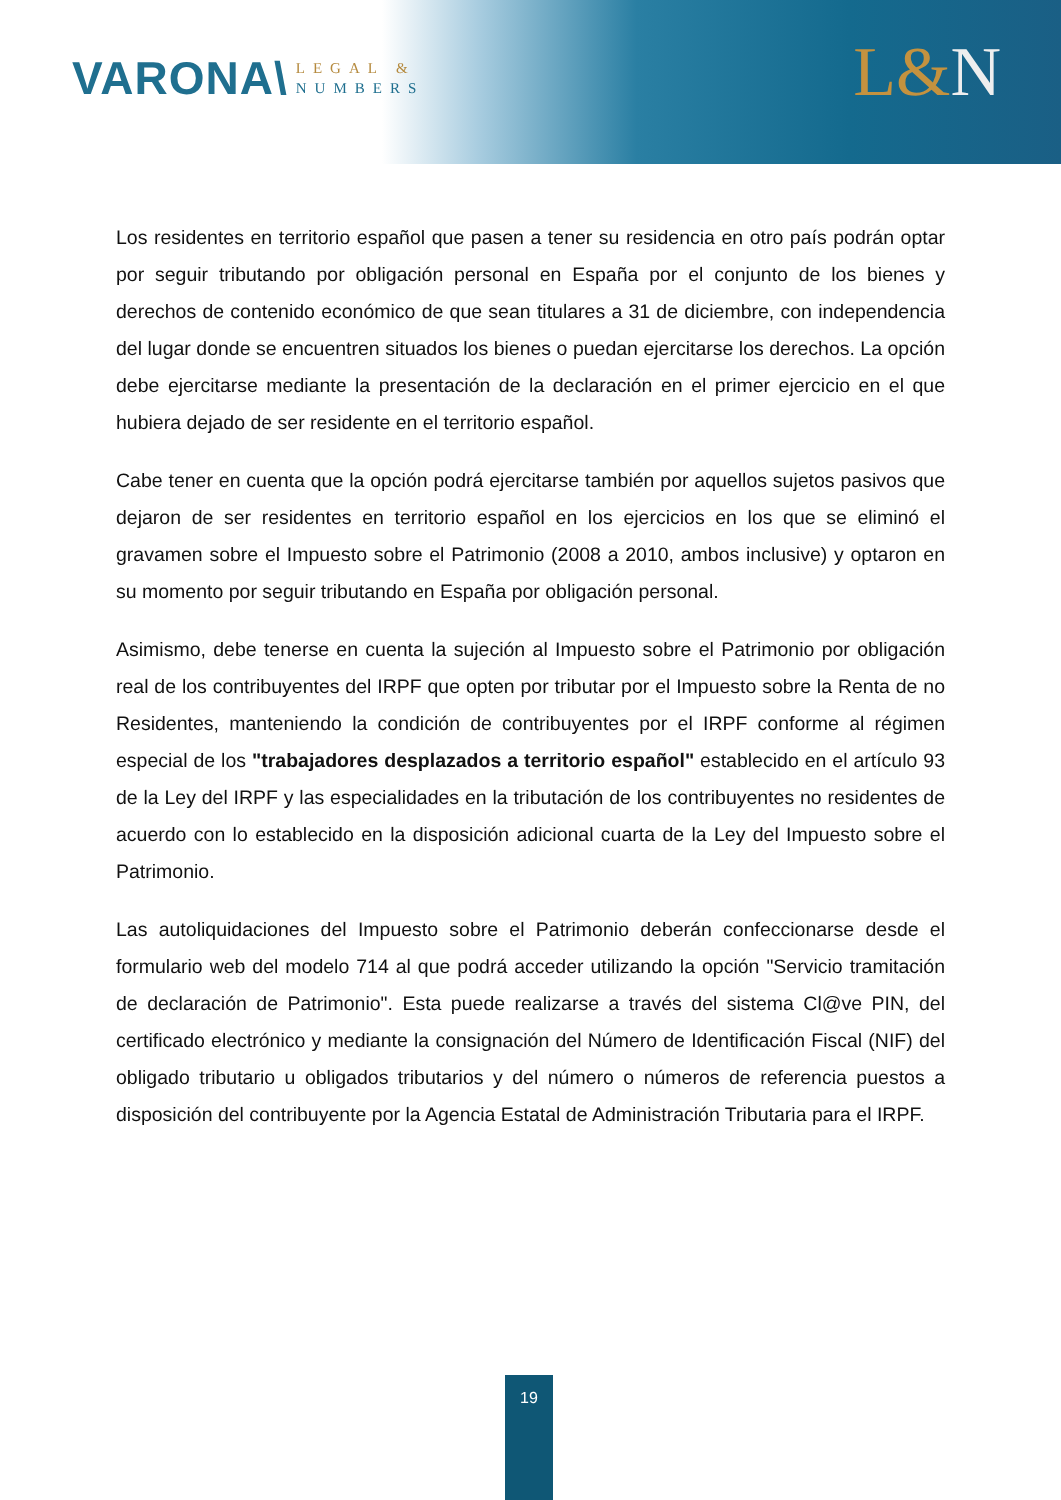VARONA\
LEGAL &
NUMBERS
L&N
Los residentes en territorio español que pasen a tener su residencia en otro país podrán optar por seguir tributando por obligación personal en España por el conjunto de los bienes y derechos de contenido económico de que sean titulares a 31 de diciembre, con independencia del lugar donde se encuentren situados los bienes o puedan ejercitarse los derechos. La opción debe ejercitarse mediante la presentación de la declaración en el primer ejercicio en el que hubiera dejado de ser residente en el territorio español.
Cabe tener en cuenta que la opción podrá ejercitarse también por aquellos sujetos pasivos que dejaron de ser residentes en territorio español en los ejercicios en los que se eliminó el gravamen sobre el Impuesto sobre el Patrimonio (2008 a 2010, ambos inclusive) y optaron en su momento por seguir tributando en España por obligación personal.
Asimismo, debe tenerse en cuenta la sujeción al Impuesto sobre el Patrimonio por obligación real de los contribuyentes del IRPF que opten por tributar por el Impuesto sobre la Renta de no Residentes, manteniendo la condición de contribuyentes por el IRPF conforme al régimen especial de los "trabajadores desplazados a territorio español" establecido en el artículo 93 de la Ley del IRPF y las especialidades en la tributación de los contribuyentes no residentes de acuerdo con lo establecido en la disposición adicional cuarta de la Ley del Impuesto sobre el Patrimonio.
Las autoliquidaciones del Impuesto sobre el Patrimonio deberán confeccionarse desde el formulario web del modelo 714 al que podrá acceder utilizando la opción "Servicio tramitación de declaración de Patrimonio". Esta puede realizarse a través del sistema Cl@ve PIN, del certificado electrónico y mediante la consignación del Número de Identificación Fiscal (NIF) del obligado tributario u obligados tributarios y del número o números de referencia puestos a disposición del contribuyente por la Agencia Estatal de Administración Tributaria para el IRPF.
19